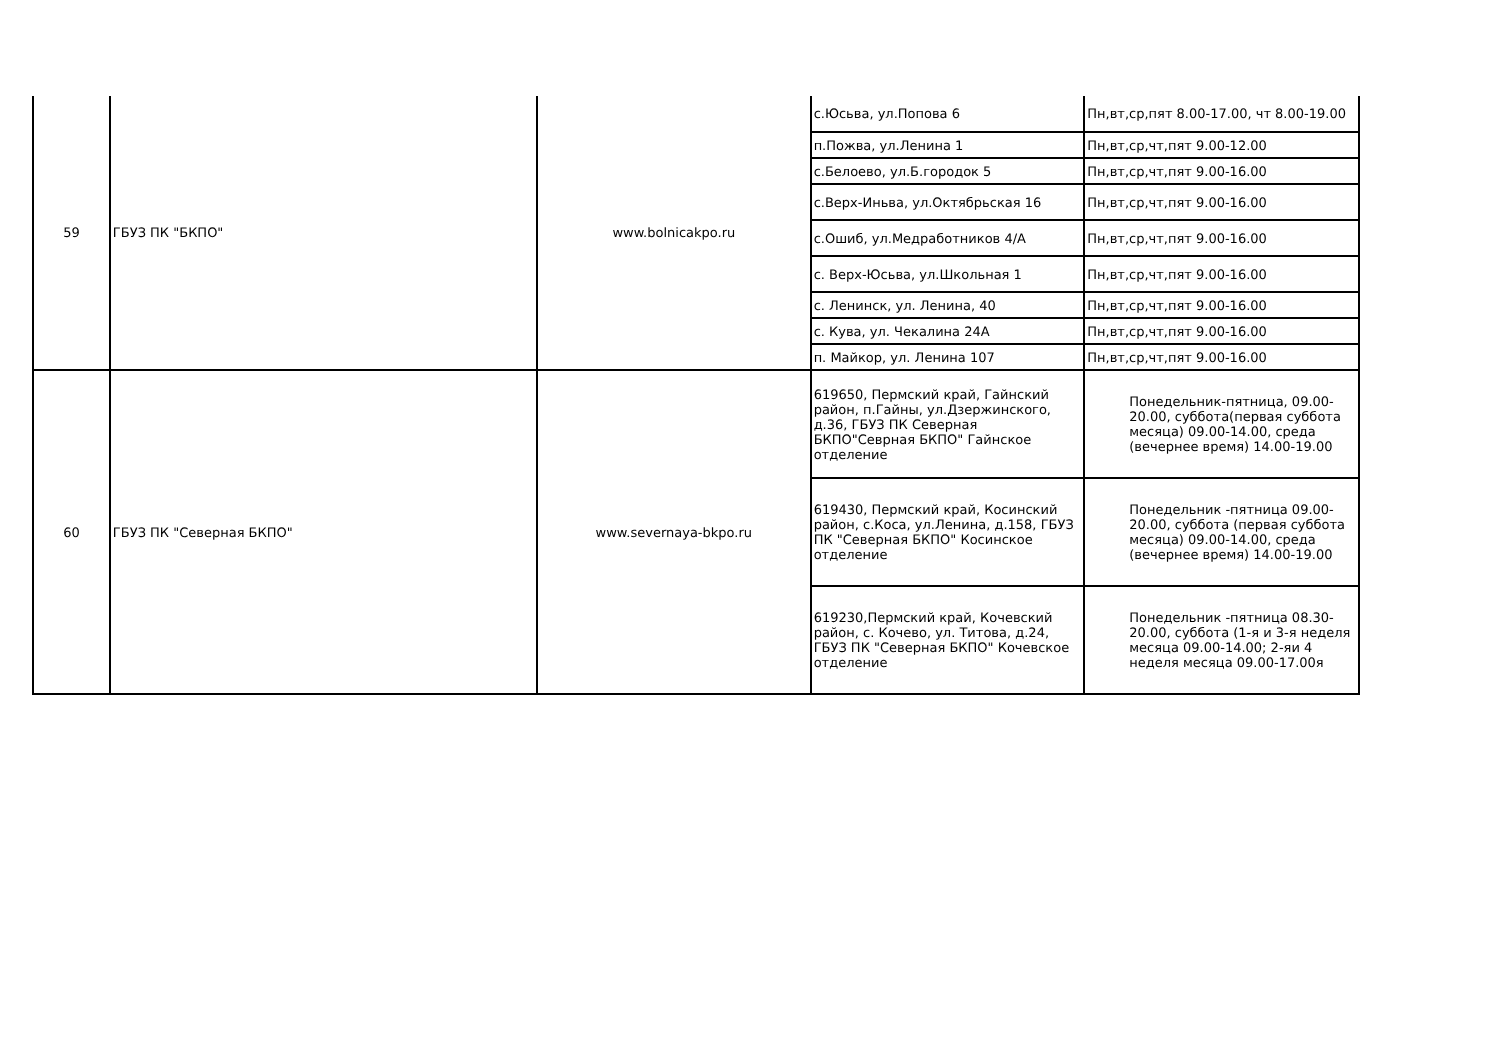| 59 | ГБУЗ ПК "БКПО" | www.bolnicakpo.ru | с.Юсьва, ул.Попова 6 | Пн,вт,ср,пят 8.00-17.00, чт 8.00-19.00 |
| | | | п.Пожва, ул.Ленина 1 | Пн,вт,ср,чт,пят 9.00-12.00 |
| | | | с.Белоево, ул.Б.городок 5 | Пн,вт,ср,чт,пят 9.00-16.00 |
| | | | с.Верх-Иньва, ул.Октябрьская 16 | Пн,вт,ср,чт,пят 9.00-16.00 |
| | | | с.Ошиб, ул.Медработников 4/А | Пн,вт,ср,чт,пят 9.00-16.00 |
| | | | с. Верх-Юсьва, ул.Школьная 1 | Пн,вт,ср,чт,пят 9.00-16.00 |
| | | | с. Ленинск, ул. Ленина, 40 | Пн,вт,ср,чт,пят 9.00-16.00 |
| | | | с. Кува, ул. Чекалина 24А | Пн,вт,ср,чт,пят 9.00-16.00 |
| | | | п. Майкор, ул. Ленина 107 | Пн,вт,ср,чт,пят 9.00-16.00 |
| 60 | ГБУЗ ПК "Северная БКПО" | www.severnaya-bkpo.ru | 619650, Пермский край, Гайнский район, п.Гайны, ул.Дзержинского, д.36, ГБУЗ ПК Северная БКПО"Севрная БКПО" Гайнское отделение | Понедельник-пятница, 09.00-20.00, суббота(первая суббота месяца) 09.00-14.00, среда (вечернее время) 14.00-19.00 |
| | | | 619430, Пермский край, Косинский район, с.Коса, ул.Ленина, д.158, ГБУЗ ПК "Северная БКПО" Косинское отделение | Понедельник -пятница 09.00-20.00, суббота (первая суббота месяца) 09.00-14.00, среда (вечернее время) 14.00-19.00 |
| | | | 619230,Пермский край, Кочевский район, с. Кочево, ул. Титова, д.24, ГБУЗ ПК "Северная БКПО" Кочевское отделение | Понедельник -пятница 08.30-20.00, суббота (1-я и 3-я неделя месяца 09.00-14.00; 2-яи 4 неделя месяца 09.00-17.00я |